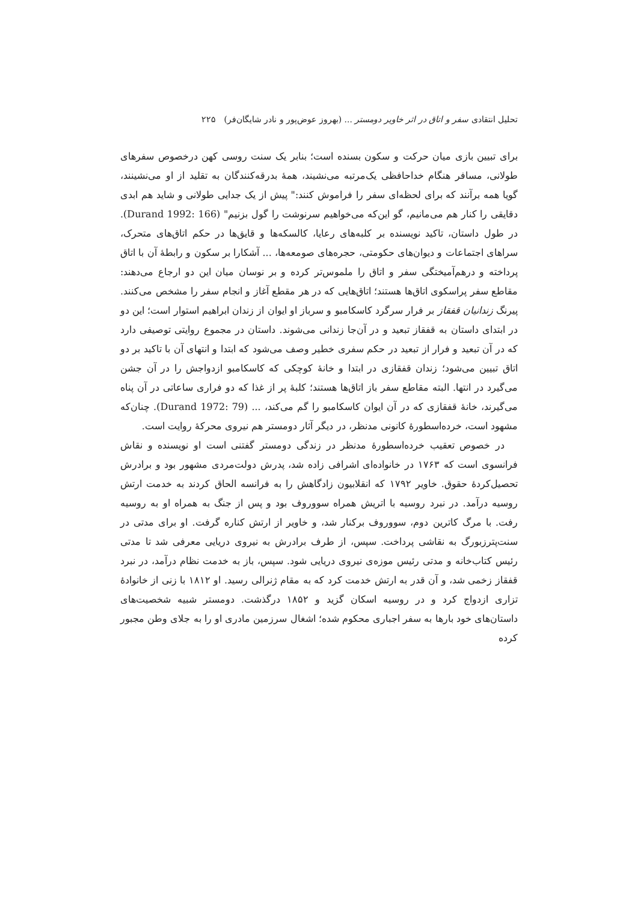تحلیل انتقادی سفر و اتاق در اثر خاویر دومستر ... (بهروز عوض‌پور و نادر شایگان‌فر) ۲۲۵
برای تبیین بازی میان حرکت و سکون بسنده است؛ بنابر یک سنت روسی کهن درخصوص سفرهای طولانی، مسافر هنگام خداحافظی یک‌مرتبه می‌نشیند، همهٔ بدرقه‌کنندگان به تقلید از او می‌نشینند، گویا همه برآنند که برای لحظه‌ای سفر را فراموش کنند:" پیش از یک جدایی طولانی و شاید هم ابدی دقایقی را کنار هم می‌مانیم، گو این‌که می‌خواهیم سرنوشت را گول بزنیم" (Durand 1992: 166). در طول داستان، تاکید نویسنده بر کلبه‌های رعایا، کالسکه‌ها و قایق‌ها در حکم اتاق‌های متحرک، سراهای اجتماعات و دیوان‌های حکومتی، حجره‌های صومعه‌ها، ... آشکارا بر سکون و رابطهٔ آن با اتاق پرداخته و درهم‌آمیختگی سفر و اتاق را ملموس‌تر کرده و بر نوسان میان این دو ارجاع می‌دهند: مقاطع سفر پراسکوی اتاق‌ها هستند؛ اتاق‌هایی که در هر مقطع آغاز و انجام سفر را مشخص می‌کنند. پیرنگ زندانیان قفقاز بر فرار سرگرد کاسکامبو و سرباز او ایوان از زندان ابراهیم استوار است؛ این دو در ابتدای داستان به قفقاز تبعید و در آن‌جا زندانی می‌شوند. داستان در مجموع روایتی توصیفی دارد که در آن تبعید و فرار از تبعید در حکم سفری خطیر وصف می‌شود که ابتدا و انتهای آن با تاکید بر دو اتاق تبیین می‌شود؛ زندان قفقازی در ابتدا و خانهٔ کوچکی که کاسکامبو ازدواجش را در آن جشن می‌گیرد در انتها. البته مقاطع سفر باز اتاق‌ها هستند؛ کلبهٔ پر از غذا که دو فراری ساعاتی در آن پناه می‌گیرند، خانهٔ قفقازی که در آن ایوان کاسکامبو را گم می‌کند، ... (Durand 1972: 79). چنان‌که مشهود است، خرده‌اسطورهٔ کانونی مدنظر، در دیگر آثار دومستر هم نیروی محرکهٔ روایت است.
در خصوص تعقیب خرده‌اسطورهٔ مدنظر در زندگی دومستر گفتنی است او نویسنده و نقاش فرانسوی است که ۱۷۶۳ در خانواده‌ای اشرافی زاده شد، پدرش دولت‌مردی مشهور بود و برادرش تحصیل‌کردهٔ حقوق. خاویر ۱۷۹۲ که انقلابیون زادگاهش را به فرانسه الحاق کردند به خدمت ارتش روسیه درآمد. در نبرد روسیه با اتریش همراه سووروف بود و پس از جنگ به همراه او به روسیه رفت. با مرگ کاترین دوم، سووروف برکنار شد، و خاویر از ارتش کناره گرفت. او برای مدتی در سنت‌پترزبورگ به نقاشی پرداخت. سپس، از طرف برادرش به نیروی دریایی معرفی شد تا مدتی رئیس کتاب‌خانه و مدتی رئیس موزه‌ی نیروی دریایی شود. سپس، باز به خدمت نظام درآمد، در نبرد قفقاز زخمی شد، و آن قدر به ارتش خدمت کرد که به مقام ژنرالی رسید. او ۱۸۱۲ با زنی از خانوادهٔ تزاری ازدواج کرد و در روسیه اسکان گزید و ۱۸۵۲ درگذشت. دومستر شبیه شخصیت‌های داستان‌های خود بارها به سفر اجباری محکوم شده؛ اشغال سرزمین مادری او را به جلای وطن مجبور کرده